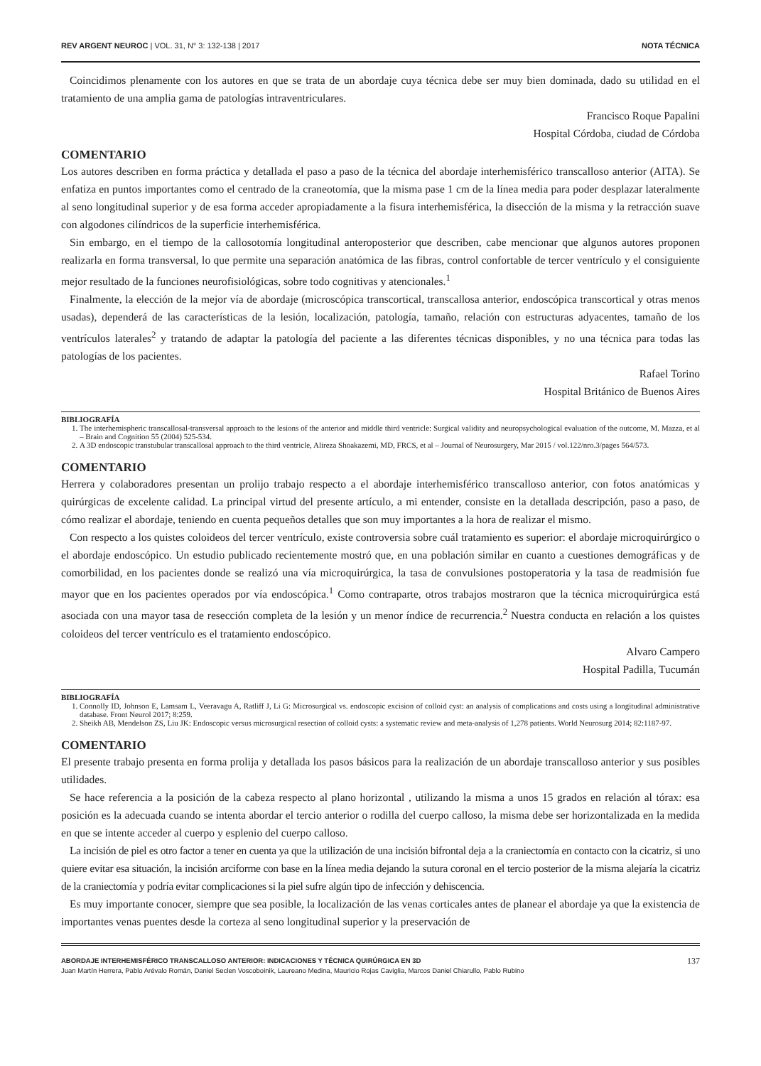REV ARGENT NEUROC | VOL. 31, N° 3: 132-138 | 2017 NOTA TÉCNICA
Coincidimos plenamente con los autores en que se trata de un abordaje cuya técnica debe ser muy bien dominada, dado su utilidad en el tratamiento de una amplia gama de patologías intraventriculares.
Francisco Roque Papalini
Hospital Córdoba, ciudad de Córdoba
COMENTARIO
Los autores describen en forma práctica y detallada el paso a paso de la técnica del abordaje interhemisférico transcalloso anterior (AITA). Se enfatiza en puntos importantes como el centrado de la craneotomía, que la misma pase 1 cm de la línea media para poder desplazar lateralmente al seno longitudinal superior y de esa forma acceder apropiadamente a la fisura interhemisférica, la disección de la misma y la retracción suave con algodones cilíndricos de la superficie interhemisférica.
Sin embargo, en el tiempo de la callosotomía longitudinal anteroposterior que describen, cabe mencionar que algunos autores proponen realizarla en forma transversal, lo que permite una separación anatómica de las fibras, control confortable de tercer ventrículo y el consiguiente mejor resultado de la funciones neurofisiológicas, sobre todo cognitivas y atencionales.<sup>1</sup>
Finalmente, la elección de la mejor vía de abordaje (microscópica transcortical, transcallosa anterior, endoscópica transcortical y otras menos usadas), dependerá de las características de la lesión, localización, patología, tamaño, relación con estructuras adyacentes, tamaño de los ventrículos laterales<sup>2</sup> y tratando de adaptar la patología del paciente a las diferentes técnicas disponibles, y no una técnica para todas las patologías de los pacientes.
Rafael Torino
Hospital Británico de Buenos Aires
BIBLIOGRAFÍA
1. The interhemispheric transcallosal-transversal approach to the lesions of the anterior and middle third ventricle: Surgical validity and neuropsychological evaluation of the outcome, M. Mazza, et al – Brain and Cognition 55 (2004) 525-534.
2. A 3D endoscopic transtubular transcallosal approach to the third ventricle, Alireza Shoakazemi, MD, FRCS, et al – Journal of Neurosurgery, Mar 2015 / vol.122/nro.3/pages 564/573.
COMENTARIO
Herrera y colaboradores presentan un prolijo trabajo respecto a el abordaje interhemisférico transcalloso anterior, con fotos anatómicas y quirúrgicas de excelente calidad. La principal virtud del presente artículo, a mi entender, consiste en la detallada descripción, paso a paso, de cómo realizar el abordaje, teniendo en cuenta pequeños detalles que son muy importantes a la hora de realizar el mismo.
Con respecto a los quistes coloideos del tercer ventrículo, existe controversia sobre cuál tratamiento es superior: el abordaje microquirúrgico o el abordaje endoscópico. Un estudio publicado recientemente mostró que, en una población similar en cuanto a cuestiones demográficas y de comorbilidad, en los pacientes donde se realizó una vía microquirúrgica, la tasa de convulsiones postoperatoria y la tasa de readmisión fue mayor que en los pacientes operados por vía endoscópica.<sup>1</sup> Como contraparte, otros trabajos mostraron que la técnica microquirúrgica está asociada con una mayor tasa de resección completa de la lesión y un menor índice de recurrencia.<sup>2</sup> Nuestra conducta en relación a los quistes coloideos del tercer ventrículo es el tratamiento endoscópico.
Alvaro Campero
Hospital Padilla, Tucumán
BIBLIOGRAFÍA
1. Connolly ID, Johnson E, Lamsam L, Veeravagu A, Ratliff J, Li G: Microsurgical vs. endoscopic excision of colloid cyst: an analysis of complications and costs using a longitudinal administrative database. Front Neurol 2017; 8:259.
2. Sheikh AB, Mendelson ZS, Liu JK: Endoscopic versus microsurgical resection of colloid cysts: a systematic review and meta-analysis of 1,278 patients. World Neurosurg 2014; 82:1187-97.
COMENTARIO
El presente trabajo presenta en forma prolija y detallada los pasos básicos para la realización de un abordaje transcalloso anterior y sus posibles utilidades.
Se hace referencia a la posición de la cabeza respecto al plano horizontal , utilizando la misma a unos 15 grados en relación al tórax: esa posición es la adecuada cuando se intenta abordar el tercio anterior o rodilla del cuerpo calloso, la misma debe ser horizontalizada en la medida en que se intente acceder al cuerpo y esplenio del cuerpo calloso.
La incisión de piel es otro factor a tener en cuenta ya que la utilización de una incisión bifrontal deja a la craniectomía en contacto con la cicatriz, si uno quiere evitar esa situación, la incisión arciforme con base en la línea media dejando la sutura coronal en el tercio posterior de la misma alejaría la cicatriz de la craniectomía y podría evitar complicaciones si la piel sufre algún tipo de infección y dehiscencia.
Es muy importante conocer, siempre que sea posible, la localización de las venas corticales antes de planear el abordaje ya que la existencia de importantes venas puentes desde la corteza al seno longitudinal superior y la preservación de
ABORDAJE INTERHEMISFÉRICO TRANSCALLOSO ANTERIOR: INDICACIONES Y TÉCNICA QUIRÚRGICA EN 3D
Juan Martín Herrera, Pablo Arévalo Román, Daniel Seclen Voscoboinik, Laureano Medina, Mauricio Rojas Caviglia, Marcos Daniel Chiarullo, Pablo Rubino
137